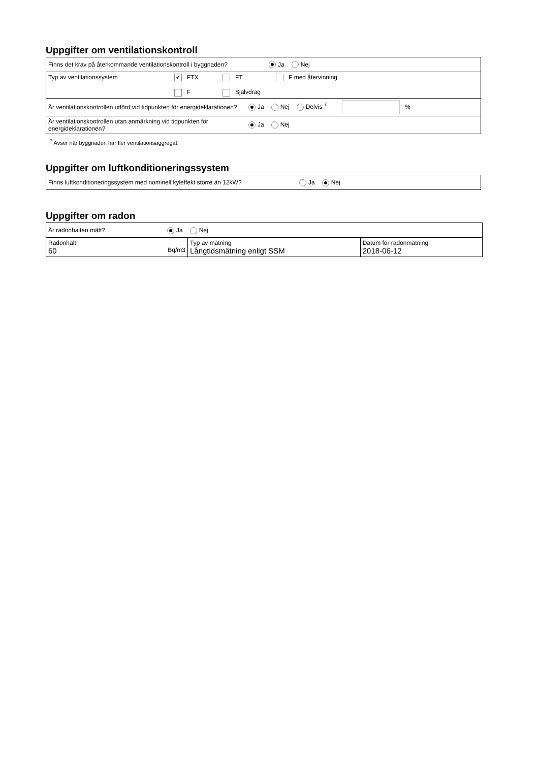Uppgifter om ventilationskontroll
| Finns det krav på återkommande ventilationskontroll i byggnaden? Ja Nej | |
| Typ av ventilationssystem | ✔ FTX FT F med återvinning F Självdrag |
| Är ventilationskontrollen utförd vid tidpunkten för energideklarationen? Ja Nej Delvis <sup>7</sup> % | |
| Är ventilationskontrollen utan anmärkning vid tidpunkten för energideklarationen? Ja Nej | |
<sup>7</sup> Avser när byggnaden har fler ventilationsaggregat.
Uppgifter om luftkonditioneringssystem
| Finns luftkonditioneringssystem med nominell kyleffekt större än 12kW? Ja Nej |
Uppgifter om radon
| Är radonhalten mätt? Ja Nej | | |
| Radonhalt 60 Bq/m3 | Typ av mätning Långtidsmätning enligt SSM | Datum för radonmätning 2018-06-12 |